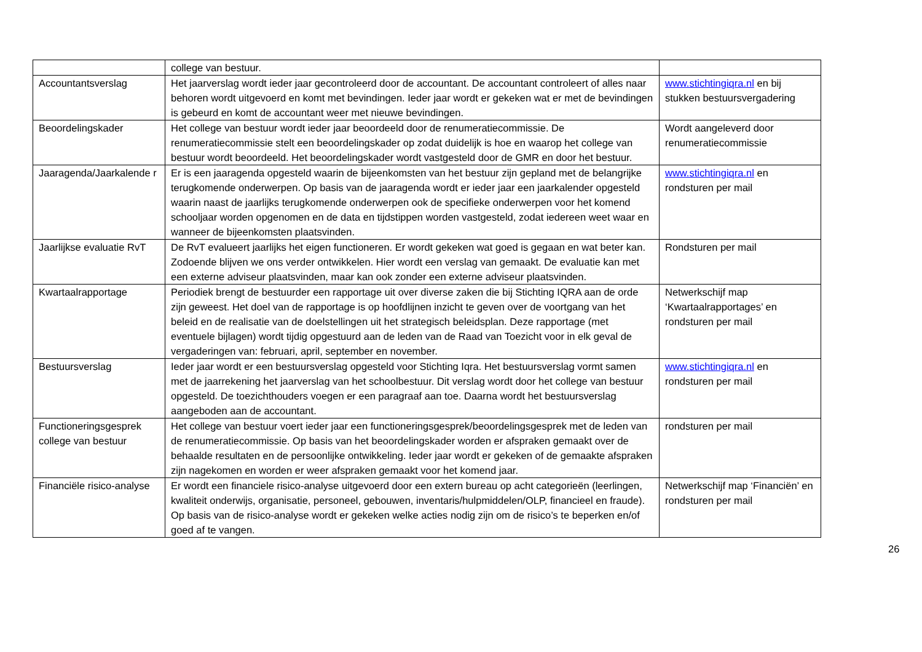| | college van bestuur. | |
| Accountantsverslag | Het jaarverslag wordt ieder jaar gecontroleerd door de accountant. De accountant controleert of alles naar behoren wordt uitgevoerd en komt met bevindingen. Ieder jaar wordt er gekeken wat er met de bevindingen is gebeurd en komt de accountant weer met nieuwe bevindingen. | www.stichtingiqra.nl en bij stukken bestuursvergadering |
| Beoordelingskader | Het college van bestuur wordt ieder jaar beoordeeld door de renumeratiecommissie. De renumeratiecommissie stelt een beoordelingskader op zodat duidelijk is hoe en waarop het college van bestuur wordt beoordeeld. Het beoordelingskader wordt vastgesteld door de GMR en door het bestuur. | Wordt aangeleverd door renumeratiecommissie |
| Jaaragenda/Jaarkalende r | Er is een jaaragenda opgesteld waarin de bijeenkomsten van het bestuur zijn gepland met de belangrijke terugkomende onderwerpen. Op basis van de jaaragenda wordt er ieder jaar een jaarkalender opgesteld waarin naast de jaarlijks terugkomende onderwerpen ook de specifieke onderwerpen voor het komend schooljaar worden opgenomen en de data en tijdstippen worden vastgesteld, zodat iedereen weet waar en wanneer de bijeenkomsten plaatsvinden. | www.stichtingiqra.nl en rondsturen per mail |
| Jaarlijkse evaluatie RvT | De RvT evalueert jaarlijks het eigen functioneren. Er wordt gekeken wat goed is gegaan en wat beter kan. Zodoende blijven we ons verder ontwikkelen. Hier wordt een verslag van gemaakt. De evaluatie kan met een externe adviseur plaatsvinden, maar kan ook zonder een externe adviseur plaatsvinden. | Rondsturen per mail |
| Kwartaalrapportage | Periodiek brengt de bestuurder een rapportage uit over diverse zaken die bij Stichting IQRA aan de orde zijn geweest. Het doel van de rapportage is op hoofdlijnen inzicht te geven over de voortgang van het beleid en de realisatie van de doelstellingen uit het strategisch beleidsplan. Deze rapportage (met eventuele bijlagen) wordt tijdig opgestuurd aan de leden van de Raad van Toezicht voor in elk geval de vergaderingen van: februari, april, september en november. | Netwerkschijf map ‘Kwartaalrapportages’ en rondsturen per mail |
| Bestuursverslag | Ieder jaar wordt er een bestuursverslag opgesteld voor Stichting Iqra. Het bestuursverslag vormt samen met de jaarrekening het jaarverslag van het schoolbestuur. Dit verslag wordt door het college van bestuur opgesteld. De toezichthouders voegen er een paragraaf aan toe. Daarna wordt het bestuursverslag aangeboden aan de accountant. | www.stichtingiqra.nl en rondsturen per mail |
| Functioneringsgesprek college van bestuur | Het college van bestuur voert ieder jaar een functioneringsgesprek/beoordelingsgesprek met de leden van de renumeratiecommissie. Op basis van het beoordelingskader worden er afspraken gemaakt over de behaalde resultaten en de persoonlijke ontwikkeling. Ieder jaar wordt er gekeken of de gemaakte afspraken zijn nagekomen en worden er weer afspraken gemaakt voor het komend jaar. | rondsturen per mail |
| Financiële risico-analyse | Er wordt een financiele risico-analyse uitgevoerd door een extern bureau op acht categorieën (leerlingen, kwaliteit onderwijs, organisatie, personeel, gebouwen, inventaris/hulpmiddelen/OLP, financieel en fraude). Op basis van de risico-analyse wordt er gekeken welke acties nodig zijn om de risico’s te beperken en/of goed af te vangen. | Netwerkschijf map ‘Financiën’ en rondsturen per mail |
26